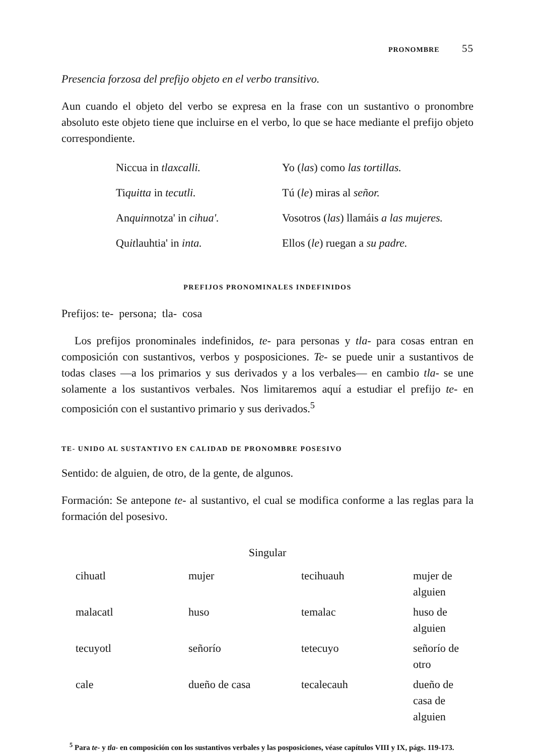PRONOMBRE 55
Presencia forzosa del prefijo objeto en el verbo transitivo.
Aun cuando el objeto del verbo se expresa en la frase con un sustantivo o pronombre absoluto este objeto tiene que incluirse en el verbo, lo que se hace mediante el prefijo objeto correspondiente.
| Niccua in tlaxcalli. | Yo ( las ) como las tortillas. |
| Ti quitta in tecutli. | Tú ( le ) miras al señor. |
| An quin notza' in cihua'. | Vosotros ( las ) llamáis a las mujeres. |
| Qu it lauhtia' in inta. | Ellos ( le ) ruegan a su padre. |
PREFIJOS PRONOMINALES INDEFINIDOS
Prefijos: te- persona; tla- cosa
Los prefijos pronominales indefinidos, te- para personas y tla- para cosas entran en composición con sustantivos, verbos y posposiciones. Te- se puede unir a sustantivos de todas clases —a los primarios y sus derivados y a los verbales— en cambio tla- se une solamente a los sustantivos verbales. Nos limitaremos aquí a estudiar el prefijo te- en composición con el sustantivo primario y sus derivados.<sup>5</sup>
TE- UNIDO AL SUSTANTIVO EN CALIDAD DE PRONOMBRE POSESIVO
Sentido: de alguien, de otro, de la gente, de algunos.
Formación: Se antepone te- al sustantivo, el cual se modifica conforme a las reglas para la formación del posesivo.
Singular
| cihuatl | mujer | tecihuauh | mujer de alguien |
| malacatl | huso | temalac | huso de alguien |
| tecuyotl | señorío | tetecuyo | señorío de otro |
| cale | dueño de casa | tecalecauh | dueño de casa de alguien |
<sup>5</sup> Para te- y tla- en composición con los sustantivos verbales y las posposiciones, véase capítulos VIII y IX, págs. 119-173.